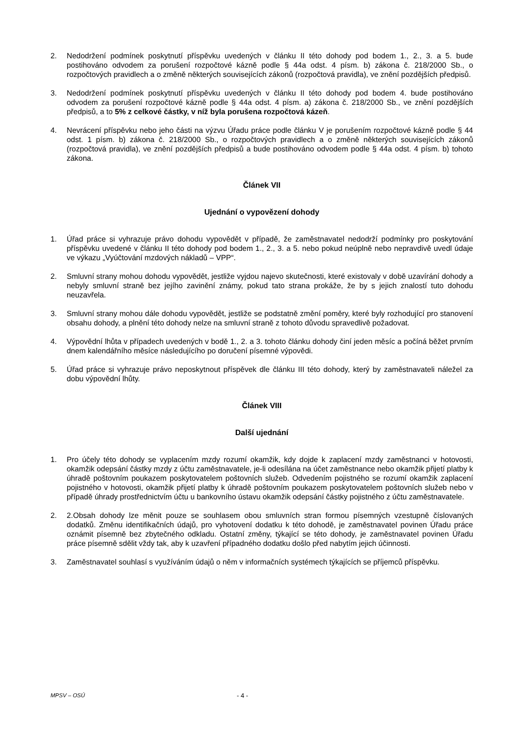2. Nedodržení podmínek poskytnutí příspěvku uvedených v článku II této dohody pod bodem 1., 2., 3. a 5. bude postihováno odvodem za porušení rozpočtové kázně podle § 44a odst. 4 písm. b) zákona č. 218/2000 Sb., o rozpočtových pravidlech a o změně některých souvisejících zákonů (rozpočtová pravidla), ve znění pozdějších předpisů.
3. Nedodržení podmínek poskytnutí příspěvku uvedených v článku II této dohody pod bodem 4. bude postihováno odvodem za porušení rozpočtové kázně podle § 44a odst. 4 písm. a) zákona č. 218/2000 Sb., ve znění pozdějších předpisů, a to 5% z celkové částky, v níž byla porušena rozpočtová kázeň.
4. Nevrácení příspěvku nebo jeho části na výzvu Úřadu práce podle článku V je porušením rozpočtové kázně podle § 44 odst. 1 písm. b) zákona č. 218/2000 Sb., o rozpočtových pravidlech a o změně některých souvisejících zákonů (rozpočtová pravidla), ve znění pozdějších předpisů a bude postihováno odvodem podle § 44a odst. 4 písm. b) tohoto zákona.
Článek VII
Ujednání o vypovězení dohody
1. Úřad práce si vyhrazuje právo dohodu vypovědět v případě, že zaměstnavatel nedodrží podmínky pro poskytování příspěvku uvedené v článku II této dohody pod bodem 1., 2., 3. a 5. nebo pokud neúplně nebo nepravdivě uvedl údaje ve výkazu „Vyúčtování mzdových nákladů – VPP“.
2. Smluvní strany mohou dohodu vypovědět, jestliže vyjdou najevo skutečnosti, které existovaly v době uzavírání dohody a nebyly smluvní straně bez jejího zavinění známy, pokud tato strana prokáže, že by s jejich znalostí tuto dohodu neuzavřela.
3. Smluvní strany mohou dále dohodu vypovědět, jestliže se podstatně změní poměry, které byly rozhodující pro stanovení obsahu dohody, a plnění této dohody nelze na smluvní straně z tohoto důvodu spravedlivě požadovat.
4. Výpovědní lhůta v případech uvedených v bodě 1., 2. a 3. tohoto článku dohody činí jeden měsíc a počíná běžet prvním dnem kalendářního měsíce následujícího po doručení písemné výpovědi.
5. Úřad práce si vyhrazuje právo neposkytnout příspěvek dle článku III této dohody, který by zaměstnavateli náležel za dobu výpovědní lhůty.
Článek VIII
Další ujednání
1. Pro účely této dohody se vyplacením mzdy rozumí okamžik, kdy dojde k zaplacení mzdy zaměstnanci v hotovosti, okamžik odepsání částky mzdy z účtu zaměstnavatele, je-li odesílána na účet zaměstnance nebo okamžik přijetí platby k úhradě poštovním poukazem poskytovatelem poštovních služeb. Odvedením pojistného se rozumí okamžik zaplacení pojistného v hotovosti, okamžik přijetí platby k úhradě poštovním poukazem poskytovatelem poštovních služeb nebo v případě úhrady prostřednictvím účtu u bankovního ústavu okamžik odepsání částky pojistného z účtu zaměstnavatele.
2. 2.Obsah dohody lze měnit pouze se souhlasem obou smluvních stran formou písemných vzestupně číslovaných dodatků. Změnu identifikačních údajů, pro vyhotovení dodatku k této dohodě, je zaměstnavatel povinen Úřadu práce oznámit písemně bez zbytečného odkladu. Ostatní změny, týkající se této dohody, je zaměstnavatel povinen Úřadu práce písemně sdělit vždy tak, aby k uzavření případného dodatku došlo před nabytím jejich účinnosti.
3. Zaměstnavatel souhlasí s využíváním údajů o něm v informačních systémech týkajících se příjemců příspěvku.
MPSV – OSÚ - 4 -